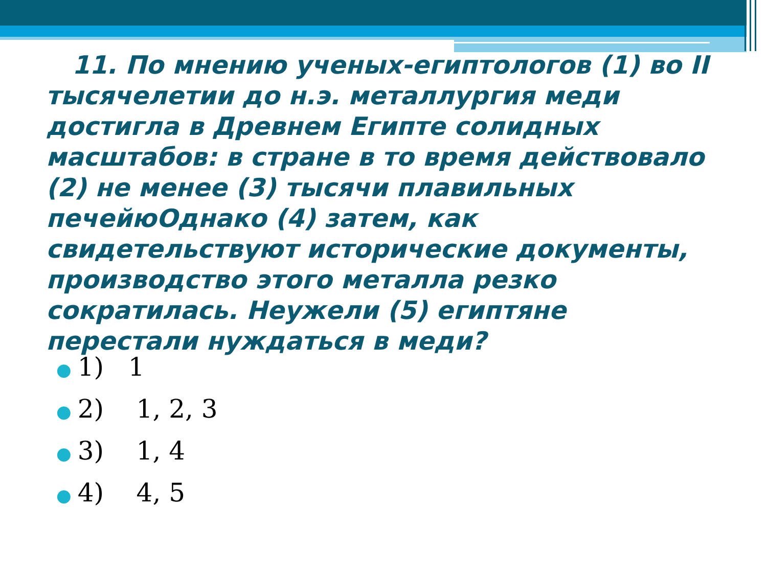11. По мнению ученых-египтологов (1) во II тысячелетии до н.э. металлургия меди достигла в Древнем Египте солидных масштабов: в стране в то время действовало (2) не менее (3) тысячи плавильных печейюОднако (4) затем, как свидетельствуют исторические документы, производство этого металла резко сократилась. Неужели (5) египтяне перестали нуждаться в меди?
● 1) 1
● 2) 1, 2, 3
● 3) 1, 4
● 4) 4, 5